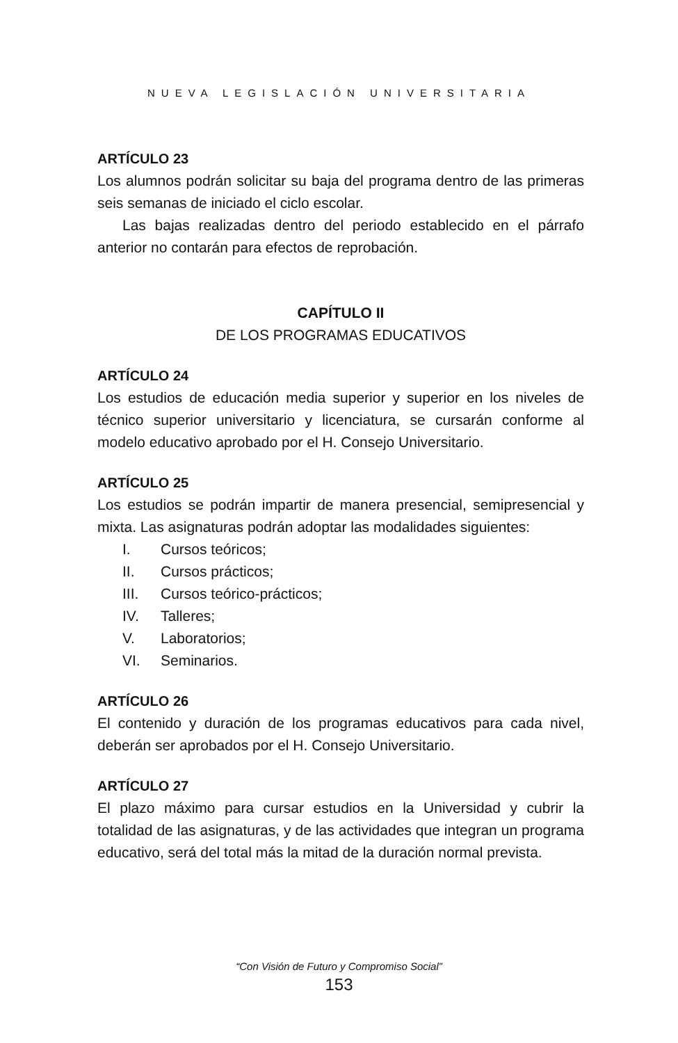NUEVA LEGISLACIÓN UNIVERSITARIA
ARTÍCULO 23
Los alumnos podrán solicitar su baja del programa dentro de las primeras seis semanas de iniciado el ciclo escolar.
Las bajas realizadas dentro del periodo establecido en el párrafo anterior no contarán para efectos de reprobación.
CAPÍTULO II
DE LOS PROGRAMAS EDUCATIVOS
ARTÍCULO 24
Los estudios de educación media superior y superior en los niveles de técnico superior universitario y licenciatura, se cursarán conforme al modelo educativo aprobado por el H. Consejo Universitario.
ARTÍCULO 25
Los estudios se podrán impartir de manera presencial, semipresencial y mixta. Las asignaturas podrán adoptar las modalidades siguientes:
I. Cursos teóricos;
II. Cursos prácticos;
III. Cursos teórico-prácticos;
IV. Talleres;
V. Laboratorios;
VI. Seminarios.
ARTÍCULO 26
El contenido y duración de los programas educativos para cada nivel, deberán ser aprobados por el H. Consejo Universitario.
ARTÍCULO 27
El plazo máximo para cursar estudios en la Universidad y cubrir la totalidad de las asignaturas, y de las actividades que integran un programa educativo, será del total más la mitad de la duración normal prevista.
“Con Visión de Futuro y Compromiso Social”
153